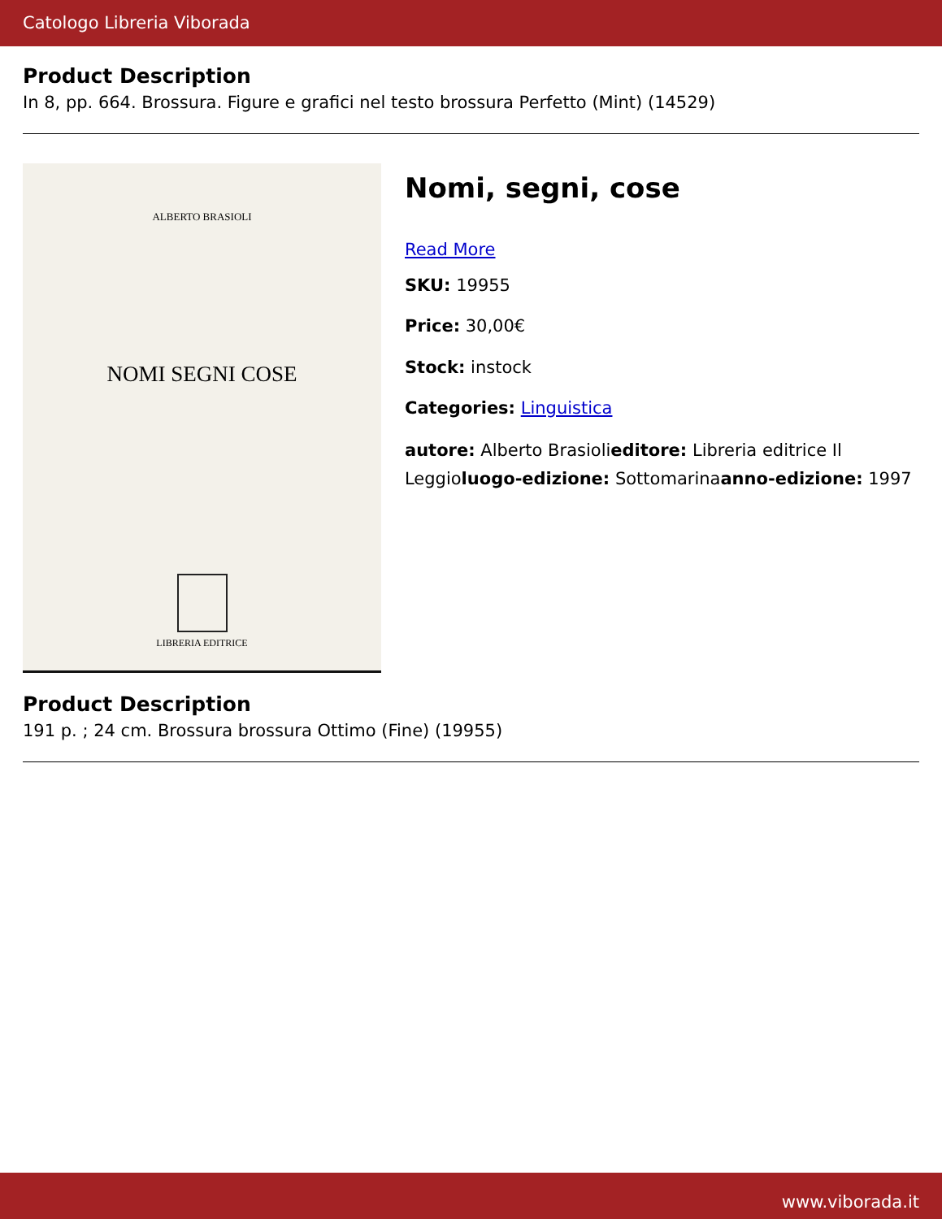Catologo Libreria Viborada
Product Description
In 8, pp. 664. Brossura. Figure e grafici nel testo brossura Perfetto (Mint) (14529)
ALBERTO BRASIOLI
NOMI SEGNI COSE
LIBRERIA EDITRICE
Nomi, segni, cose
Read More
SKU: 19955
Price: 30,00€
Stock: instock
Categories: Linguistica
autore: Alberto Brasiolieditore: Libreria editrice Il Leggioluogo-edizione: Sottomarinaanno-edizione: 1997
Product Description
191 p. ; 24 cm. Brossura brossura Ottimo (Fine) (19955)
www.viborada.it